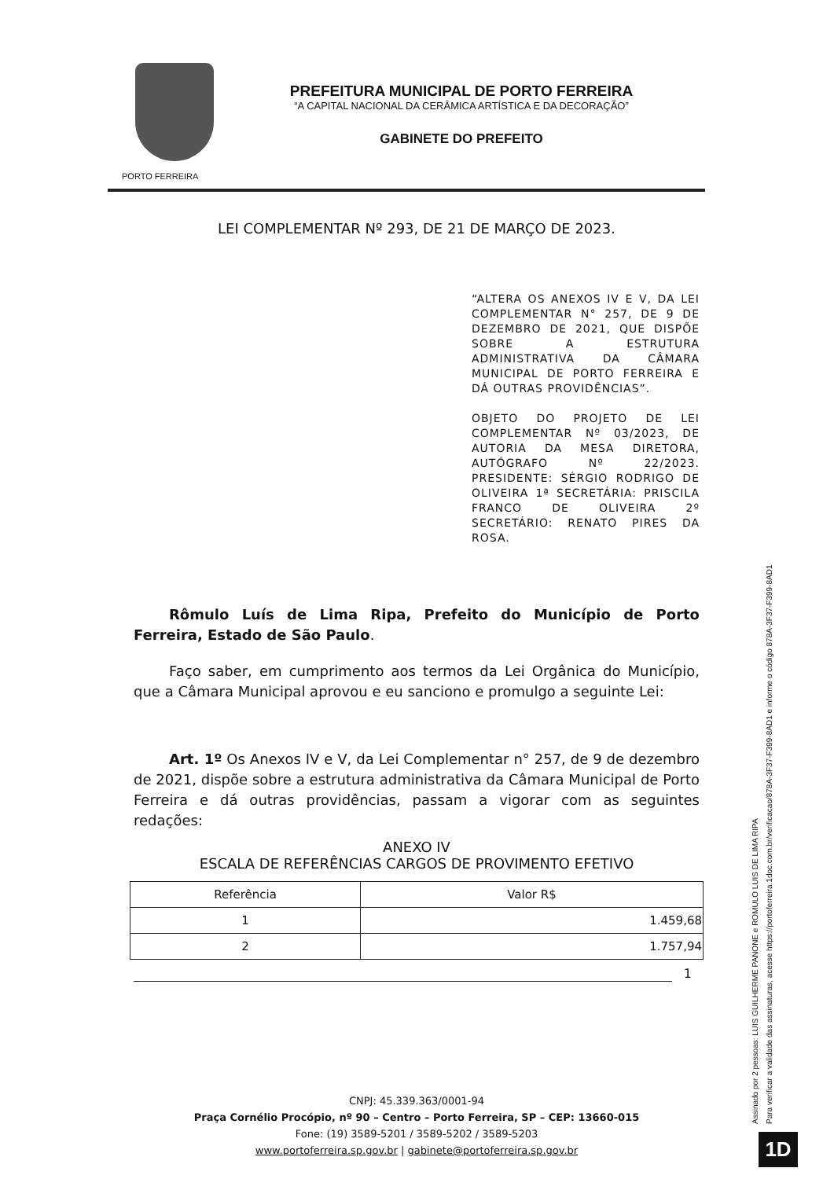PORTO FERREIRA
PREFEITURA MUNICIPAL DE PORTO FERREIRA
“A CAPITAL NACIONAL DA CERÂMICA ARTÍSTICA E DA DECORAÇÃO”
GABINETE DO PREFEITO
LEI COMPLEMENTAR Nº 293, DE 21 DE MARÇO DE 2023.
“ALTERA OS ANEXOS IV E V, DA LEI COMPLEMENTAR N° 257, DE 9 DE DEZEMBRO DE 2021, QUE DISPÕE SOBRE A ESTRUTURA ADMINISTRATIVA DA CÂMARA MUNICIPAL DE PORTO FERREIRA E DÁ OUTRAS PROVIDÊNCIAS”.
OBJETO DO PROJETO DE LEI COMPLEMENTAR Nº 03/2023, DE AUTORIA DA MESA DIRETORA, AUTÓGRAFO Nº 22/2023. PRESIDENTE: SÉRGIO RODRIGO DE OLIVEIRA 1ª SECRETÁRIA: PRISCILA FRANCO DE OLIVEIRA 2º SECRETÁRIO: RENATO PIRES DA ROSA.
Rômulo Luís de Lima Ripa, Prefeito do Município de Porto Ferreira, Estado de São Paulo.
Faço saber, em cumprimento aos termos da Lei Orgânica do Município, que a Câmara Municipal aprovou e eu sanciono e promulgo a seguinte Lei:
Art. 1º Os Anexos IV e V, da Lei Complementar n° 257, de 9 de dezembro de 2021, dispõe sobre a estrutura administrativa da Câmara Municipal de Porto Ferreira e dá outras providências, passam a vigorar com as seguintes redações:
ANEXO IV
ESCALA DE REFERÊNCIAS CARGOS DE PROVIMENTO EFETIVO
| Referência | Valor R$ |
| --- | --- |
| 1 | 1.459,68 |
| 2 | 1.757,94 |
1
CNPJ: 45.339.363/0001-94
Praça Cornélio Procópio, nº 90 – Centro – Porto Ferreira, SP – CEP: 13660-015
Fone: (19) 3589-5201 / 3589-5202 / 3589-5203
www.portoferreira.sp.gov.br | gabinete@portoferreira.sp.gov.br
Assinado por 2 pessoas: LUIS GUILHERME PANONE e ROMULO LUIS DE LIMA RIPA
Para verificar a validade das assinaturas, acesse https://portoferreira.1doc.com.br/verificacao/878A-3F37-F399-8AD1 e informe o código 878A-3F37-F399-8AD1
1D